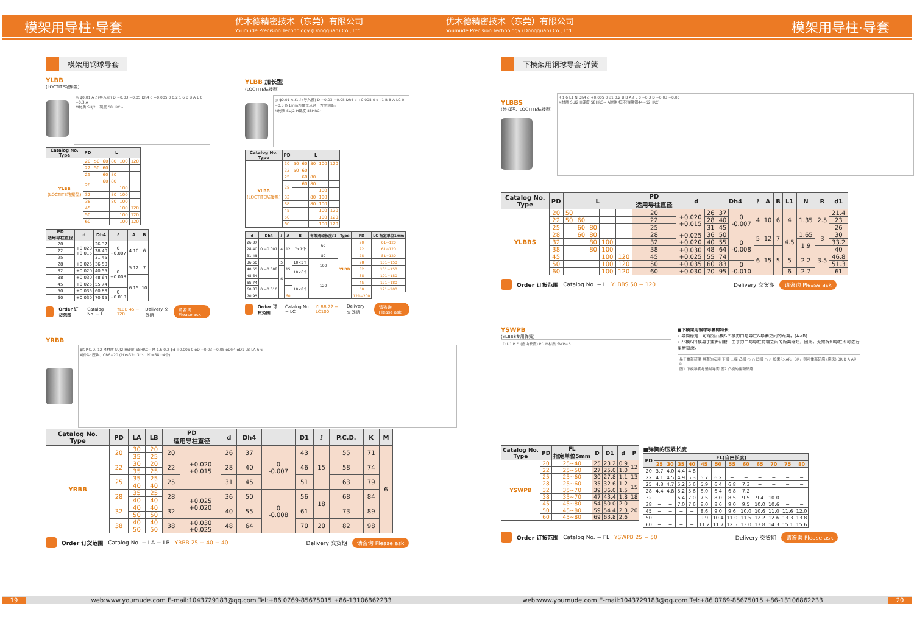模架用导柱·导套
优木德精密技术（东莞）有限公司
Youmude Precision Technology (Dongguan) Co., Ltd
优木德精密技术（东莞）有限公司
Youmude Precision Technology (Dongguan) Co., Ltd
模架用导柱·导套
模架用钢球导套
YLBB
(LOCTITE粘接型)
◎ ϕ0.01 A ℓ (导入部) D −0.03 −0.05 Dh4 d +0.005 0 0.2 1.6 B B A L 0 −0.3 A
M材质 SUJ2 H硬度 58HRC~
| Catalog No. Type | PD | L | | | | |
| --- | --- | --- | --- | --- | --- | --- |
| YLBB (LOCTITE粘接型) | 20 | 50 | 60 | 80 | 100 | 120 |
| | 22 | 50 | 60 | | | |
| | 25 | | 60 | 80 | | |
| | 28 | | 60 | 80 | | |
| | | | | | 100 | |
| | 32 | | | 80 | 100 | |
| | 38 | | | 80 | 100 | |
| | 45 | | | | 100 | 120 |
| | 50 | | | | 100 | 120 |
| | 60 | | | | 100 | 120 |
| PD 适用导柱直径 | d | Dh4 | ℓ | A | B |
| --- | --- | --- | --- | --- | --- |
| 20 | +0.020 +0.015 | 26 37 | 0 −0.007 | 4 10 | 6 |
| 22 | | 28 40 | | | |
| 25 | | 31 45 | | | |
| 28 | +0.025 | 36 50 | 0 −0.008 | 5 12 | 7 |
| 32 | +0.020 | 40 55 | | | |
| 38 | +0.030 | 48 64 | | 6 15 | 10 |
| 45 | +0.025 | 55 74 | | | |
| 50 | +0.035 | 60 83 | 0 −0.010 | | |
| 60 | +0.030 | 70 95 | | | |
Order 订货范围 Catalog No. − L YLBB 45 − 120 Delivery 交货期 请咨询 Please ask
YLBB 加长型
(LOCTITE粘接型)
◎ ϕ0.01 A ℓ1 ℓ (导入部) D −0.03 −0.05 Dh4 d +0.005 0 d+1 B B A LC 0 −0.3 以1mm为单位从这一方向切断。
M材质 SUJ2 H硬度 58HRC~
| Catalog No. Type | PD | L | | | | |
| --- | --- | --- | --- | --- | --- | --- |
| YLBB (LOCTITE粘接型) | 20 | 50 | 60 | 80 | 100 | 120 |
| | 22 | 50 | 60 | | | |
| | 25 | | 60 | 80 | | |
| | 28 | | 60 | 80 | | |
| | | | | | 100 | |
| | 32 | | | 80 | 100 | |
| | 38 | | | 80 | 100 | |
| | 45 | | | | 100 | 120 |
| | 50 | | | | 100 | 120 |
| | 60 | | | | 100 | 120 |
| d | Dh4 | ℓ | A | B | 有效滑动长度ℓ1 | Type | PD | LC 指定单位1mm |
| --- | --- | --- | --- | --- | --- | --- | --- | --- |
| 26 37 | 0 −0.007 | 4 | 12 | 7×7个 | 60 | YLBB | 20 | 61~120 |
| 28 40 | | | | | | | 22 | 61~120 |
| 31 45 | | | | | 80 | | 25 | 81~120 |
| 36 50 | 0 −0.008 | 5 | 15 | 10×5个 | 100 | | 28 | 101~150 |
| 40 55 | | 6 | | 10×6个 | | | 32 | 101~150 |
| 48 64 | | | | | 120 | | 38 | 101~180 |
| 55 74 | 0 −0.010 | | | 10×8个 | | | 45 | 121~180 |
| 60 83 | | | | | | | 50 | 121~200 |
| 70 95 | | | 60 | | | | 121~200 | |
Order 订货范围 Catalog No. − LC YLBB 22 − LC100 Delivery 交货期 请咨询 Please ask
YRBB
ϕK P.C.D. 12 M材质 SUJ2 H硬度 58HRC~ M 1.6 0.2 ϕd +0.005 0 ϕD −0.03 −0.05 ϕDh4 ϕD1 LB LA 6 6
A附件: 压块、CB6−20 (PD≤32···3个、PD=38···4个)
| Catalog No. Type | PD | LA | LB | PD 适用导柱直径 | | d | Dh4 | | D1 | ℓ | P.C.D. | K | M |
| --- | --- | --- | --- | --- | --- | --- | --- | --- | --- | --- | --- | --- | --- |
| YRBB | 20 | 30 | 20 | 20 | +0.020 +0.015 | 26 | 37 | 0 -0.007 | 43 | 15 | 55 | 71 | 6 |
| | | 35 | 25 | | | | | | | | | | |
| | 22 | 30 | 20 | 22 | | 28 | 40 | | 46 | | 58 | 74 | |
| | | 35 | 25 | | | | | | | | | | |
| | 25 | 35 | 25 | 25 | | 31 | 45 | | 51 | | 63 | 79 | |
| | | 40 | 40 | | | | | | | | | | |
| | 28 | 35 | 25 | 28 | +0.025 +0.020 | 36 | 50 | 0 -0.008 | 56 | 18 | 68 | 84 | |
| | | 40 | 40 | | | | | | | | | | |
| | 32 | 40 | 40 | 32 | | 40 | 55 | | 61 | | 73 | 89 | |
| | | 50 | 50 | | | | | | | | | | |
| | 38 | 40 | 40 | 38 | +0.030 +0.025 | 48 | 64 | | 70 | 20 | 82 | 98 | |
| | | 50 | 50 | | | | | | | | | | |
Order 订货范围 Catalog No. − LA − LB YRBB 25 − 40 − 40 Delivery 交货期 请咨询 Please ask
下模架用钢球导套·弹簧
YLBBS
(带扣环、LOCTITE粘接型)
R 1.6 L1 N Dh4 d +0.005 0 d1 0.2 B B A ℓ L 0 −0.3 D −0.03 −0.05
M材质 SUJ2 H硬度 58HRC~ A附件 扣环(弹簧钢44~52HRC)
| Catalog No. Type | PD | L | | | | | PD 适用导柱直径 | d | | Dh4 | | ℓ | A | B | L1 | N | R | d1 |
| --- | --- | --- | --- | --- | --- | --- | --- | --- | --- | --- | --- | --- | --- | --- | --- | --- | --- | --- |
| YLBBS | 20 | 50 | | | | | 20 | +0.020 +0.015 | 26 | 37 | 0 -0.007 | 4 | 10 | 6 | 4 | 1.35 | 2.5 | 21.4 |
| | 22 | 50 | 60 | | | | 22 | | 28 | 40 | | | | | | | | 23 |
| | 25 | | 60 | 80 | | | 25 | | 31 | 45 | | | | | | | | 26 |
| | 28 | | 60 | 80 | | | 28 | +0.025 +0.020 | 36 | 50 | 0 -0.008 | 5 | 12 | 7 | 4.5 | 1.65 | 3 | 30 |
| | 32 | | | 80 | 100 | | 32 | | 40 | 55 | | | | | | 1.9 | | 33.2 |
| | 38 | | | 80 | 100 | | 38 | +0.030 +0.025 | 48 | 64 | | 6 | 15 | 5 | | | 3.5 | 40 |
| | 45 | | | | 100 | 120 | 45 | | 55 | 74 | | | | | 5 | 2.2 | | 46.8 |
| | 50 | | | | 100 | 120 | 50 | +0.035 | 60 | 83 | 0 -0.010 | | | | | | | 51.3 |
| | 60 | | | | 100 | 120 | 60 | +0.030 | 70 | 95 | | | | | 6 | 2.7 | | 61 |
Order 订货范围 Catalog No. − L YLBBS 50 − 120 Delivery 交货期 请咨询 Please ask
YSWPB
(YLBBS专用弹簧)
D D1 P FL(自由长度) PD M材质 SWP−B
■下模架用钢球导套的特长
• 导向稳定···可缩短凸模&凹模刃口与导柱&导套之间的距离。(A<B)
• 凸模&凹模易于重新研磨···由于刃口与导柱前端之间的距离缩短，因此，无需拆卸导柱即可进行重新研磨。
易于重新研磨 导套的安装 下模 上模 凸模 ○ ○ 凹模 ○ △ 如果R>AR、BR，则可重新研磨 (磨床) BR B A AR R
图1.下模导套与通常导套 图2.凸模的重新研磨
| Catalog No. Type | PD | FL 指定单位5mm | D | D1 | d | P |
| --- | --- | --- | --- | --- | --- | --- |
| YSWPB | 20 | 25~40 | 25 | 23.2 | 0.9 | 12 |
| | 22 | 25~50 | 27 | 25.0 | 1.0 | |
| | 25 | 25~60 | 30 | 27.8 | 1.1 | 13 |
| | 28 | 25~60 | 35 | 32.6 | 1.2 | 15 |
| | 32 | 35~70 | 39 | 36.0 | 1.5 | |
| | 38 | 35~70 | 47 | 43.4 | 1.8 | 18 |
| | 45 | 45~80 | 54 | 50.0 | 2.0 | 20 |
| | 50 | 45~80 | 59 | 54.4 | 2.3 | |
| | 60 | 45~80 | 69 | 63.8 | 2.6 | |
■弹簧的压紧长度
| PD | FL(自由长度) | | | | | | | | | | | |
| --- | --- | --- | --- | --- | --- | --- | --- | --- | --- | --- | --- | --- |
| | 25 | 30 | 35 | 40 | 45 | 50 | 55 | 60 | 65 | 70 | 75 | 80 |
| 20 | 3.7 | 4.0 | 4.4 | 4.8 | − | − | − | − | − | − | − | − |
| 22 | 4.1 | 4.5 | 4.9 | 5.3 | 5.7 | 6.2 | − | − | − | − | − | − |
| 25 | 4.3 | 4.7 | 5.2 | 5.6 | 5.9 | 6.4 | 6.8 | 7.3 | − | − | − | − |
| 28 | 4.4 | 4.8 | 5.2 | 5.6 | 6.0 | 6.4 | 6.8 | 7.2 | − | − | − | − |
| 32 | − | − | 6.4 | 7.0 | 7.5 | 8.0 | 8.5 | 9.5 | 9.4 | 10.0 | − | − |
| 38 | − | − | 7.0 | 7.6 | 8.0 | 8.6 | 9.0 | 9.5 | 10.0 | 10.6 | − | − |
| 45 | − | − | − | − | 8.6 | 9.0 | 9.6 | 10.0 | 10.6 | 11.0 | 11.6 | 12.0 |
| 50 | − | − | − | − | 9.9 | 10.4 | 11.0 | 11.5 | 12.2 | 12.6 | 13.3 | 13.8 |
| 60 | − | − | − | − | 11.2 | 11.7 | 12.5 | 13.0 | 13.8 | 14.3 | 15.1 | 15.6 |
Order 订货范围 Catalog No. − FL YSWPB 25 − 50 Delivery 交货期 请咨询 Please ask
19 web:www.youmude.com E-mail:1043729183@qq.com Tel:+86 0769-85675015 +86-13106862233 web:www.youmude.com E-mail:1043729183@qq.com Tel:+86 0769-85675015 +86-13106862233 20